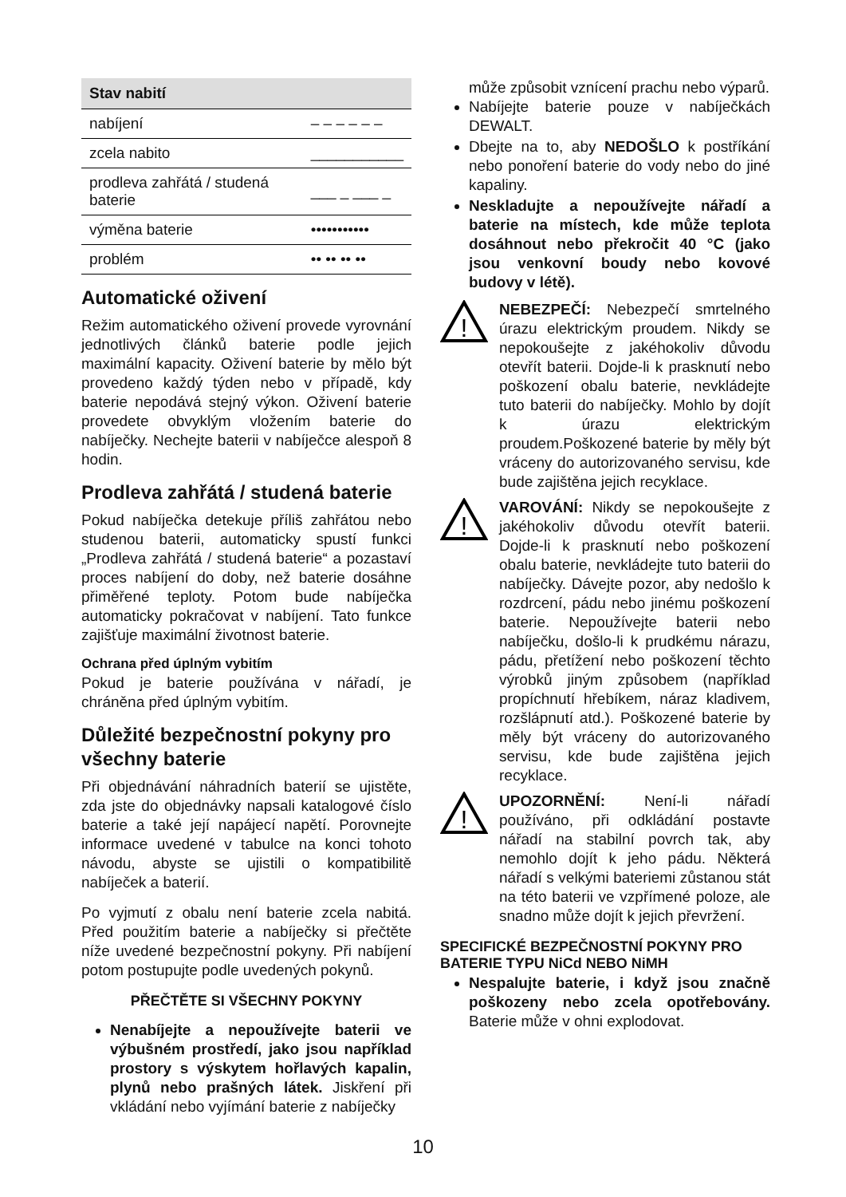| Stav nabití | |
| --- | --- |
| nabíjení | – – – – – – |
| zcela nabito | ___________ |
| prodleva zahřátá / studená baterie | ___ _ ___ _ |
| výměna baterie | ••••••••••• |
| problém | •• •• •• •• |
Automatické oživení
Režim automatického oživení provede vyrovnání jednotlivých článků baterie podle jejich maximální kapacity. Oživení baterie by mělo být provedeno každý týden nebo v případě, kdy baterie nepodává stejný výkon. Oživení baterie provedete obvyklým vložením baterie do nabíječky. Nechejte baterii v nabíječce alespoň 8 hodin.
Prodleva zahřátá / studená baterie
Pokud nabíječka detekuje příliš zahřátou nebo studenou baterii, automaticky spustí funkci „Prodleva zahřátá / studená baterie“ a pozastaví proces nabíjení do doby, než baterie dosáhne přiměřené teploty. Potom bude nabíječka automaticky pokračovat v nabíjení. Tato funkce zajišťuje maximální životnost baterie.
Ochrana před úplným vybitím
Pokud je baterie používána v nářadí, je chráněna před úplným vybitím.
Důležité bezpečnostní pokyny pro všechny baterie
Při objednávání náhradních baterií se ujistěte, zda jste do objednávky napsali katalogové číslo baterie a také její napájecí napětí. Porovnejte informace uvedené v tabulce na konci tohoto návodu, abyste se ujistili o kompatibilitě nabíječek a baterií.
Po vyjmutí z obalu není baterie zcela nabitá. Před použitím baterie a nabíječky si přečtěte níže uvedené bezpečnostní pokyny. Při nabíjení potom postupujte podle uvedených pokynů.
PŘEČTĚTE SI VŠECHNY POKYNY
Nenabíjejte a nepoužívejte baterii ve výbušném prostředí, jako jsou například prostory s výskytem hořlavých kapalin, plynů nebo prašných látek. Jiskření při vkládání nebo vyjímání baterie z nabíječky
může způsobit vznícení prachu nebo výparů.
Nabíjejte baterie pouze v nabíječkách DEWALT.
Dbejte na to, aby NEDOŠLO k postříkání nebo ponoření baterie do vody nebo do jiné kapaliny.
Neskladujte a nepoužívejte nářadí a baterie na místech, kde může teplota dosáhnout nebo překročit 40 °C (jako jsou venkovní boudy nebo kovové budovy v létě).
!
NEBEZPEČÍ: Nebezpečí smrtelného úrazu elektrickým proudem. Nikdy se nepokoušejte z jakéhokoliv důvodu otevřít baterii. Dojde-li k prasknutí nebo poškození obalu baterie, nevkládejte tuto baterii do nabíječky. Mohlo by dojít k úrazu elektrickým proudem.Poškozené baterie by měly být vráceny do autorizovaného servisu, kde bude zajištěna jejich recyklace.
!
VAROVÁNÍ: Nikdy se nepokoušejte z jakéhokoliv důvodu otevřít baterii. Dojde-li k prasknutí nebo poškození obalu baterie, nevkládejte tuto baterii do nabíječky. Dávejte pozor, aby nedošlo k rozdrcení, pádu nebo jinému poškození baterie. Nepoužívejte baterii nebo nabíječku, došlo-li k prudkému nárazu, pádu, přetížení nebo poškození těchto výrobků jiným způsobem (například propíchnutí hřebíkem, náraz kladivem, rozšlápnutí atd.). Poškozené baterie by měly být vráceny do autorizovaného servisu, kde bude zajištěna jejich recyklace.
!
UPOZORNĚNÍ: Není-li nářadí používáno, při odkládání postavte nářadí na stabilní povrch tak, aby nemohlo dojít k jeho pádu. Některá nářadí s velkými bateriemi zůstanou stát na této baterii ve vzpřímené poloze, ale snadno může dojít k jejich převržení.
SPECIFICKÉ BEZPEČNOSTNÍ POKYNY PRO BATERIE TYPU NiCd NEBO NiMH
Nespalujte baterie, i když jsou značně poškozeny nebo zcela opotřebovány. Baterie může v ohni explodovat.
10